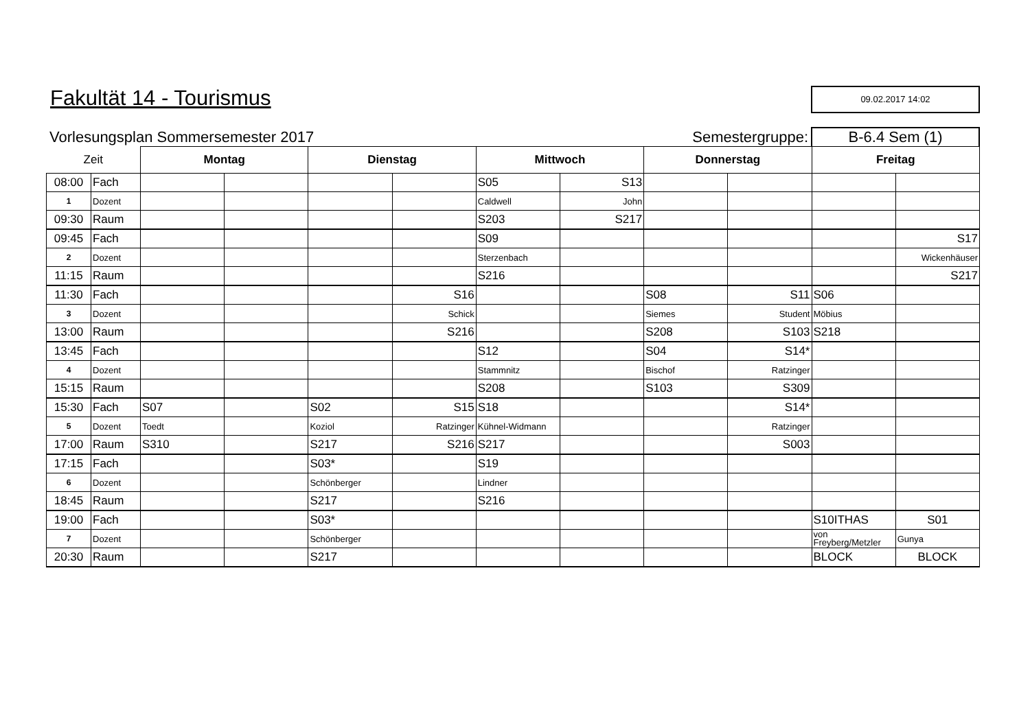Fakultät 14 - Tourismus
09.02.2017 14:02
Vorlesungsplan Sommersemester 2017
Semestergruppe:
B-6.4 Sem (1)
| Zeit | | Montag | | Dienstag | | Mittwoch | | Donnerstag | | Freitag | |
| --- | --- | --- | --- | --- | --- | --- | --- | --- | --- | --- | --- |
| 08:00 | Fach | | | | | S05 | S13 | | | | |
| 1 | Dozent | | | | | Caldwell | John | | | | |
| 09:30 | Raum | | | | | S203 | S217 | | | | |
| 09:45 | Fach | | | | | S09 | | | | | S17 |
| 2 | Dozent | | | | | Sterzenbach | | | | | Wickenhäuser |
| 11:15 | Raum | | | | | S216 | | | | | S217 |
| 11:30 | Fach | | | | S16 | | | S08 | S11 | S06 | |
| 3 | Dozent | | | | Schick | | | Siemes | Student | Möbius | |
| 13:00 | Raum | | | | S216 | | | S208 | S103 | S218 | |
| 13:45 | Fach | | | | | S12 | | S04 | S14* | | |
| 4 | Dozent | | | | | Stammnitz | | Bischof | Ratzinger | | |
| 15:15 | Raum | | | | | S208 | | S103 | S309 | | |
| 15:30 | Fach | S07 | | S02 | S15 | S18 | | | S14* | | |
| 5 | Dozent | Toedt | | Koziol | Ratzinger | Kühnel-Widmann | | | Ratzinger | | |
| 17:00 | Raum | S310 | | S217 | S216 | S217 | | | S003 | | |
| 17:15 | Fach | | | S03* | | S19 | | | | | |
| 6 | Dozent | | | Schönberger | | Lindner | | | | | |
| 18:45 | Raum | | | S217 | | S216 | | | | | |
| 19:00 | Fach | | | S03* | | | | | | S10ITHAS | S01 |
| 7 | Dozent | | | Schönberger | | | | | | von Freyberg/Metzler | Gunya |
| 20:30 | Raum | | | S217 | | | | | | BLOCK | BLOCK |